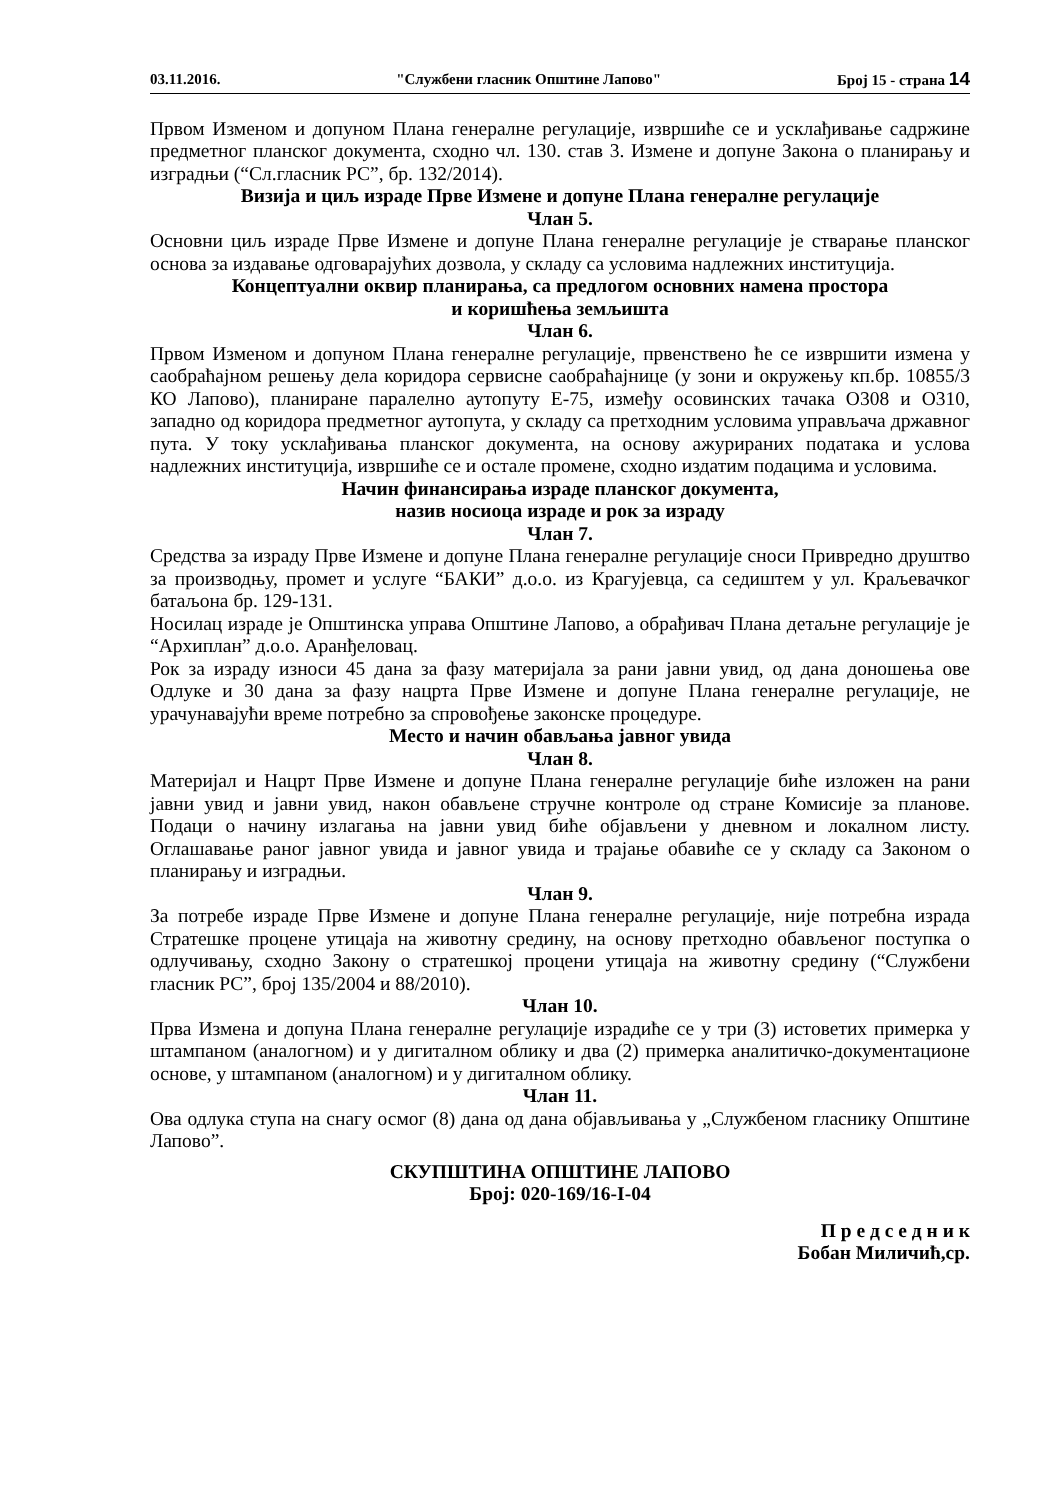03.11.2016. "Службени гласник Општине Лапово" Број 15 - страна 14
Првом Изменом и допуном Плана генералне регулације, извршиће се и усклађивање садржине предметног планског документа, сходно чл. 130. став 3. Измене и допуне Закона о планирању и изградњи (“Сл.гласник РС”, бр. 132/2014).
Визија и циљ израде Прве Измене и допуне Плана генералне регулације
Члан 5.
Основни циљ израде Прве Измене и допуне Плана генералне регулације је стварање планског основа за издавање одговарајућих дозвола, у складу са условима надлежних институција.
Концептуални оквир планирања, са предлогом основних намена простора
и коришћења земљишта
Члан 6.
Првом Изменом и допуном Плана генералне регулације, првенствено ће се извршити измена у саобраћајном решењу дела коридора сервисне саобраћајнице (у зони и окружењу кп.бр. 10855/3 КО Лапово), планиране паралелно аутопуту Е-75, између осовинских тачака О308 и О310, западно од коридора предметног аутопута, у складу са претходним условима управљача државног пута. У току усклађивања планског документа, на основу ажурираних података и услова надлежних институција, извршиће се и остале промене, сходно издатим подацима и условима.
Начин финансирања израде планског документа,
назив носиоца израде и рок за израду
Члан 7.
Средства за израду Прве Измене и допуне Плана генералне регулације сноси Привредно друштво за производњу, промет и услуге “БАКИ” д.о.о. из Крагујевца, са седиштем у ул. Краљевачког батаљона бр. 129-131.
Носилац израде је Општинска управа Општине Лапово, а обрађивач Плана детаљне регулације је “Архиплан” д.о.о. Аранђеловац.
Рок за израду износи 45 дана за фазу материјала за рани јавни увид, од дана доношења ове Одлуке и 30 дана за фазу нацрта Прве Измене и допуне Плана генералне регулације, не урачунавајући време потребно за спровођење законске процедуре.
Место и начин обављања јавног увида
Члан 8.
Материјал и Нацрт Прве Измене и допуне Плана генералне регулације биће изложен на рани јавни увид и јавни увид, након обављене стручне контроле од стране Комисије за планове. Подаци о начину излагања на јавни увид биће објављени у дневном и локалном листу. Оглашавање раног јавног увида и јавног увида и трајање обавиће се у складу са Законом о планирању и изградњи.
Члан 9.
За потребе израде Прве Измене и допуне Плана генералне регулације, није потребна израда Стратешке процене утицаја на животну средину, на основу претходно обављеног поступка о одлучивању, сходно Закону о стратешкој процени утицаја на животну средину (“Службени гласник РС”, број 135/2004 и 88/2010).
Члан 10.
Прва Измена и допуна Плана генералне регулације израдиће се у три (3) истоветих примерка у штампаном (аналогном) и у дигиталном облику и два (2) примерка аналитичко-документационе основе, у штампаном (аналогном) и у дигиталном облику.
Члан 11.
Ова одлука ступа на снагу осмог (8) дана од дана објављивања у „Службеном гласнику Општине Лапово”.
СКУПШТИНА ОПШТИНЕ ЛАПОВО
Број: 020-169/16-I-04
П р е д с е д н и к
Бобан Миличић,ср.